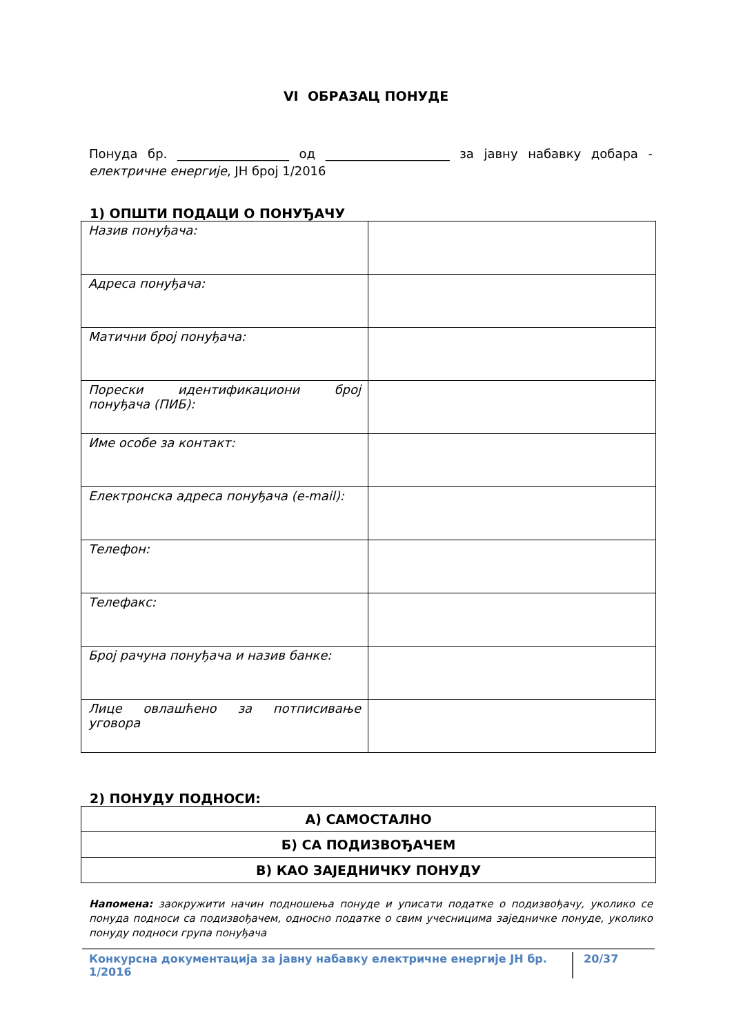VI ОБРАЗАЦ ПОНУДЕ
Понуда бр. __________________ од ____________________ за јавну набавку добара - електричне енергије, ЈН број 1/2016
1) ОПШТИ ПОДАЦИ О ПОНУЂАЧУ
| Назив понуђача: | |
| Адреса понуђача: | |
| Матични број понуђача: | |
| Порески идентификациони број понуђача (ПИБ): | |
| Име особе за контакт: | |
| Електронска адреса понуђача (e-mail): | |
| Телефон: | |
| Телефакс: | |
| Број рачуна понуђача и назив банке: | |
| Лице овлашћено за потписивање уговора | |
2) ПОНУДУ ПОДНОСИ:
| А) САМОСТАЛНО |
| Б) СА ПОДИЗВОЂАЧЕМ |
| В) КАО ЗАЈЕДНИЧКУ ПОНУДУ |
Напомена: заокружити начин подношења понуде и уписати податке о подизвођачу, уколико се понуда подноси са подизвођачем, односно податке о свим учесницима заједничке понуде, уколико понуду подноси група понуђача
Конкурсна документација за јавну набавку електричне енергије ЈН бр. 1/2016 20/37